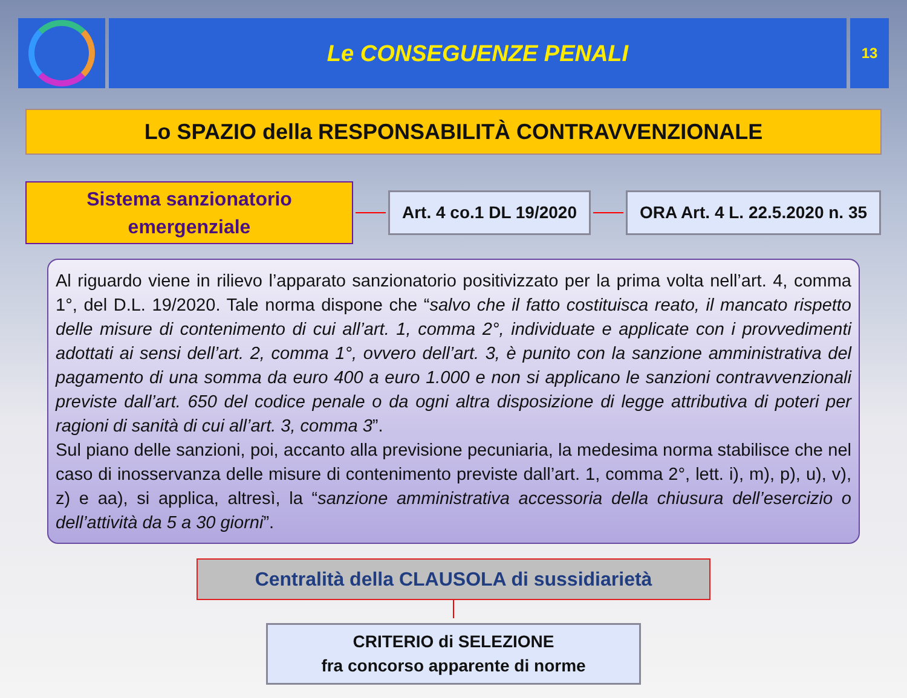Le CONSEGUENZE PENALI
13
Lo SPAZIO della RESPONSABILITÀ CONTRAVVENZIONALE
Sistema sanzionatorio
emergenziale
Art. 4 co.1 DL 19/2020 ORA Art. 4 L. 22.5.2020 n. 35
Al riguardo viene in rilievo l’apparato sanzionatorio positivizzato per la prima volta nell’art. 4, comma 1°, del D.L. 19/2020. Tale norma dispone che “salvo che il fatto costituisca reato, il mancato rispetto delle misure di contenimento di cui all’art. 1, comma 2°, individuate e applicate con i provvedimenti adottati ai sensi dell’art. 2, comma 1°, ovvero dell’art. 3, è punito con la sanzione amministrativa del pagamento di una somma da euro 400 a euro 1.000 e non si applicano le sanzioni contravvenzionali previste dall’art. 650 del codice penale o da ogni altra disposizione di legge attributiva di poteri per ragioni di sanità di cui all’art. 3, comma 3”.
Sul piano delle sanzioni, poi, accanto alla previsione pecuniaria, la medesima norma stabilisce che nel caso di inosservanza delle misure di contenimento previste dall’art. 1, comma 2°, lett. i), m), p), u), v), z) e aa), si applica, altresì, la “sanzione amministrativa accessoria della chiusura dell’esercizio o dell’attività da 5 a 30 giorni”.
Centralità della CLAUSOLA di sussidiarietà
CRITERIO di SELEZIONE
fra concorso apparente di norme